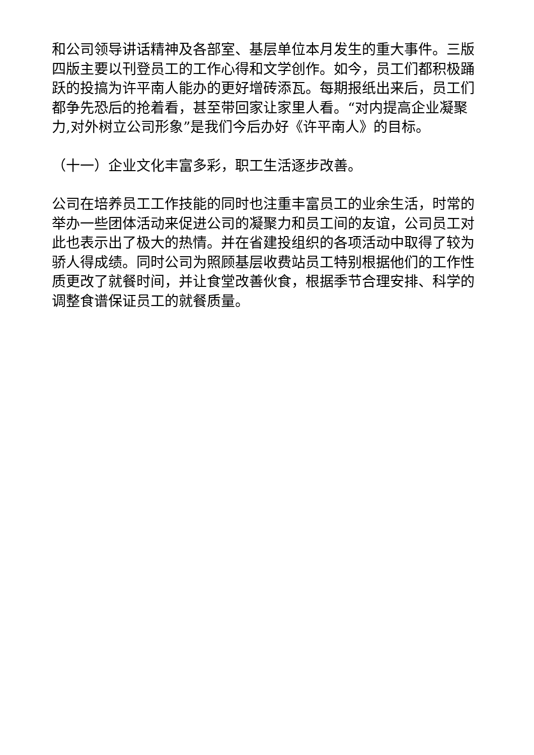和公司领导讲话精神及各部室、基层单位本月发生的重大事件。三版四版主要以刊登员工的工作心得和文学创作。如今，员工们都积极踊跃的投搞为许平南人能办的更好增砖添瓦。每期报纸出来后，员工们都争先恐后的抢着看，甚至带回家让家里人看。“对内提高企业凝聚力,对外树立公司形象”是我们今后办好《许平南人》的目标。
（十一）企业文化丰富多彩，职工生活逐步改善。
公司在培养员工工作技能的同时也注重丰富员工的业余生活，时常的举办一些团体活动来促进公司的凝聚力和员工间的友谊，公司员工对此也表示出了极大的热情。并在省建投组织的各项活动中取得了较为骄人得成绩。同时公司为照顾基层收费站员工特别根据他们的工作性质更改了就餐时间，并让食堂改善伙食，根据季节合理安排、科学的调整食谱保证员工的就餐质量。